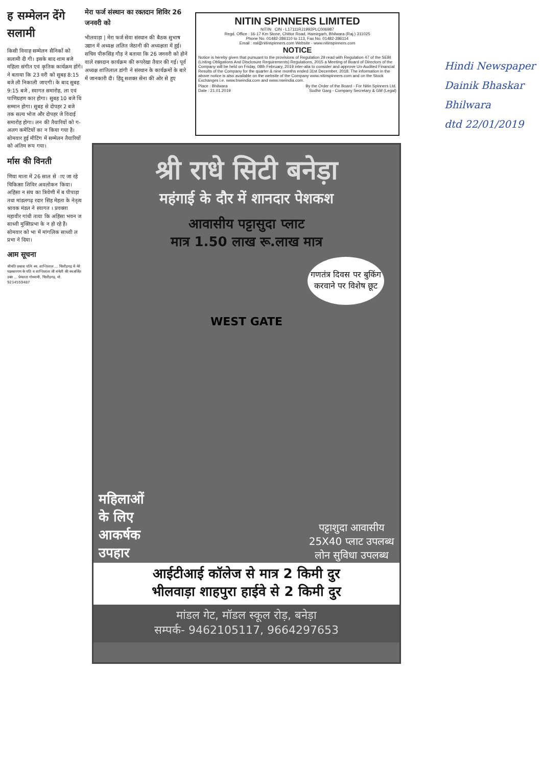ह सम्मेलन देंगे सलामी
किसी विवाह सम्मेलन सैनिकों को सलामी दी गी। इसके बाद शाम बजे महिला संगीत एवं कृतिक कार्यक्रम होंगे। ने बताया कि 23 वरी को सुबह 8:15 बजे ली निकाली जाएगी। के बाद सुबह 9:15 बजे , स्वागत समारोह, ला एवं पाणिग्रहण कार होगा। सुबह 10 बजे थि सम्मान होगा। सुबह से दोपहर 2 बजे तक सल्य भोज और दोपहर जे विदाई समारोह होगा। लन की तैयारियों को ग-अलग कमेटियों का न किया गया है। सोमवार हुई मीटिंग में सम्मेलन तैयारियों को अंतिम रूप गया।
र्मास की विनती
णिया माता में 26 साल से ाए जा रहे चिकित्सा शिविर अवलोकन किया। अहिंसा न संघ का त्रिवेणी में ब पीपाड़ा तथा मांडलगढ़ रदार सिंह मेहता के नेतृत्व श्रावक मंडल ने स्वागत । प्रवक्ता महावीर गांधी ताया कि अहिंसा भवन ज साध्वी मुक्तिप्रभा के न हो रहे हैं। सोमवार को भा में मांगलिक साध्वी ल प्रभा ने दिया।
आम सूचना
श्रीमति प्रकाश पत्नि स्व. शान्तिलाल ... चित्तौड़गढ़ में मेरे पक्षकारगण के पति व शान्तिलाल जी संचेती की स्वअर्जित उक्त ... प्रेमलता गोस्वामी, चित्तौड़गढ़, मो. 9214559487
मेरा फर्ज संस्थान का रक्तदान शिविर 26 जनवरी को
भीलवाड़ा | मेरा फर्ज सेवा संस्थान की बैठक सुभाष उद्यान में अध्यक्ष ललित जेठानी की अध्यक्षता में हुई। सचिव पीरूसिंह गौड़ ने बताया कि 26 जनवरी को होने वाले रक्तदान कार्यक्रम की रूपरेखा तैयार की गई। पूर्व अध्यक्ष शांतिलाल डांगी ने संस्थान के कार्यक्रमों के बारे में जानकारी दी। हिंदू सशक्त सेना की ओर से हुए
NITIN SPINNERS LIMITED
NITIN CIN - L17111RJ1992PLC006987
Regd. Office : 16-17 Km Stone, Chittor Road, Hamirgarh, Bhilwara (Raj.) 311025
Phone No. 01482-286110 to 113, Fax No. 01482-286114
Email : nsl@nitinspinners.com Website - www.nitinspinners.com
NOTICE
Notice is hereby given that pursuant to the provisions of Regulation 29 read with Regulation 47 of the SEBI (Listing Obligations And Disclosure Requirements) Regulations, 2015 a Meeting of Board of Directors of the Company will be held on Friday, 08th February, 2019 inter-alia to consider and approve Un-Audited Financial Results of the Company for the quarter & nine months ended 31st December, 2018. The information in the above notice is also available on the website of the Company www.nitinspinners.com and on the Stock Exchanges i.e. www.bseindia.com and www.nseindia.com.
Place : Bhilwara
Date : 21.01.2019 By the Order of the Board - For Nitin Spinners Ltd.
Sudhir Garg - Company Secretary & GM (Legal)
श्री राधे सिटी बनेड़ा
महंगाई के दौर में शानदार पेशकश
आवासीय पट्टासुदा प्लाट
मात्र 1.50 लाख रू.लाख मात्र
गणतंत्र दिवस पर बुकिंग करवाने पर विशेष छूट
WEST GATE
महिलाओं
के लिए
आकर्षक
उपहार
पट्टाशुदा आवासीय
25X40 प्लाट उपलब्ध
लोन सुविधा उपलब्ध
आईटीआई कॉलेज से मात्र 2 किमी दुर
भीलवाड़ा शाहपुरा हाईवे से 2 किमी दुर
मांडल गेट, मॉडल स्कूल रोड़, बनेड़ा
सम्पर्क- 9462105117, 9664297653
Hindi Newspaper
Dainik Bhaskar
Bhilwara
dtd 22/01/2019